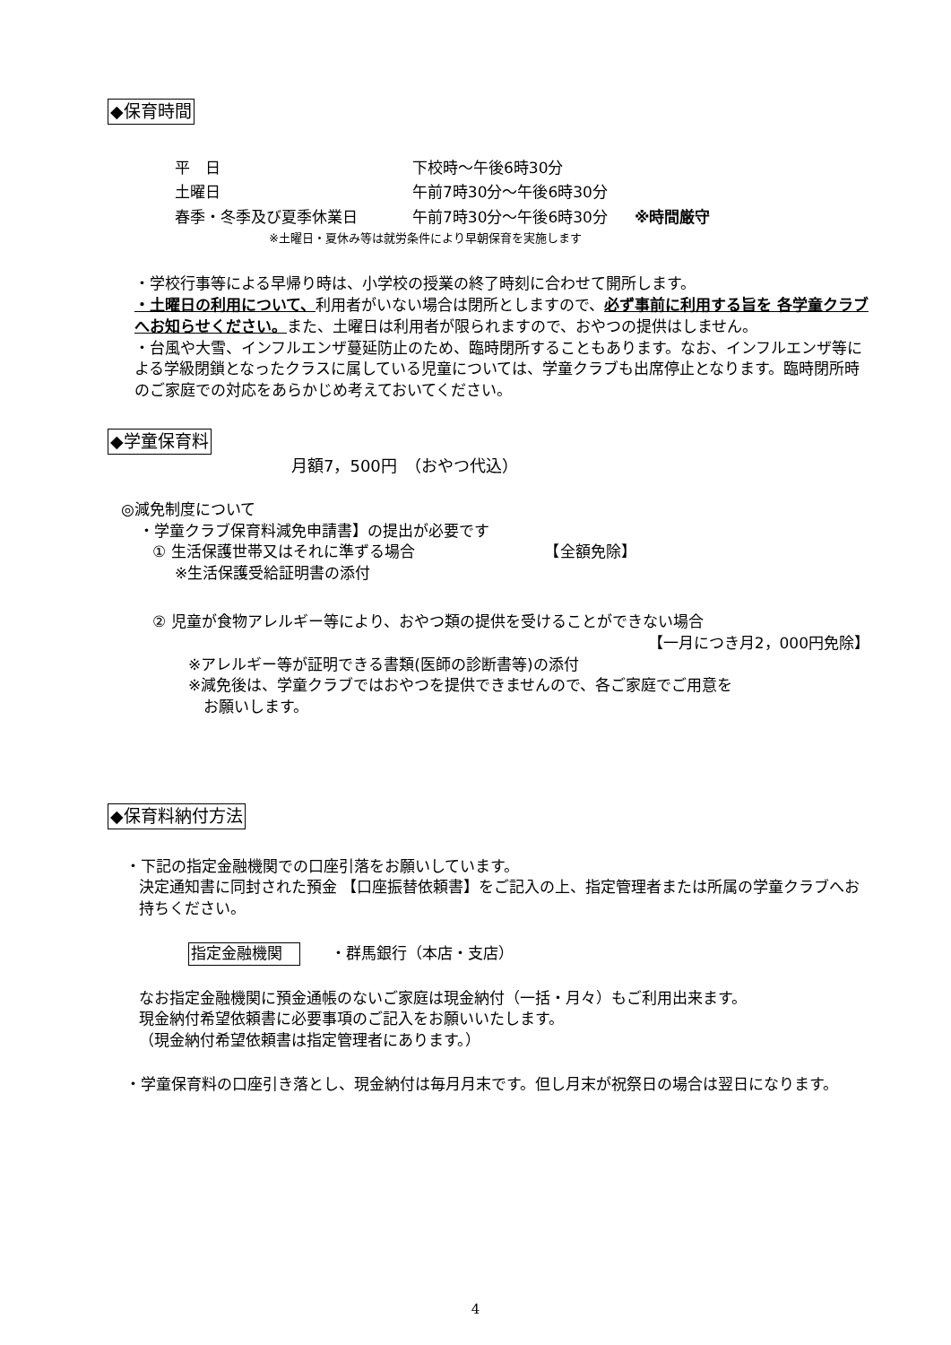◆保育時間
| 平 日 | 下校時～午後6時30分 | |
| 土曜日 | 午前7時30分～午後6時30分 | |
| 春季・冬季及び夏季休業日 | 午前7時30分～午後6時30分 | ※時間厳守 |
※土曜日・夏休み等は就労条件により早朝保育を実施します
・学校行事等による早帰り時は、小学校の授業の終了時刻に合わせて開所します。
・土曜日の利用について、利用者がいない場合は閉所としますので、必ず事前に利用する旨を 各学童クラブへお知らせください。また、土曜日は利用者が限られますので、おやつの提供はしません。
・台風や大雪、インフルエンザ蔓延防止のため、臨時閉所することもあります。なお、インフルエンザ等による学級閉鎖となったクラスに属している児童については、学童クラブも出席停止となります。臨時閉所時のご家庭での対応をあらかじめ考えておいてください。
◆学童保育料
月額7，500円　（おやつ代込）
◎減免制度について
・学童クラブ保育料減免申請書】の提出が必要です
① 生活保護世帯又はそれに準ずる場合　　　　　　　　　【全額免除】
※生活保護受給証明書の添付
② 児童が食物アレルギー等により、おやつ類の提供を受けることができない場合
【一月につき月2，000円免除】
※アレルギー等が証明できる書類(医師の診断書等)の添付
※減免後は、学童クラブではおやつを提供できませんので、各ご家庭でご用意を
　お願いします。
◆保育料納付方法
・下記の指定金融機関での口座引落をお願いしています。
決定通知書に同封された預金 【口座振替依頼書】をご記入の上、指定管理者または所属の学童クラブへお持ちください。
指定金融機関　　　・群馬銀行（本店・支店）
なお指定金融機関に預金通帳のないご家庭は現金納付（一括・月々）もご利用出来ます。
現金納付希望依頼書に必要事項のご記入をお願いいたします。
（現金納付希望依頼書は指定管理者にあります。）
・学童保育料の口座引き落とし、現金納付は毎月月末です。但し月末が祝祭日の場合は翌日になります。
4